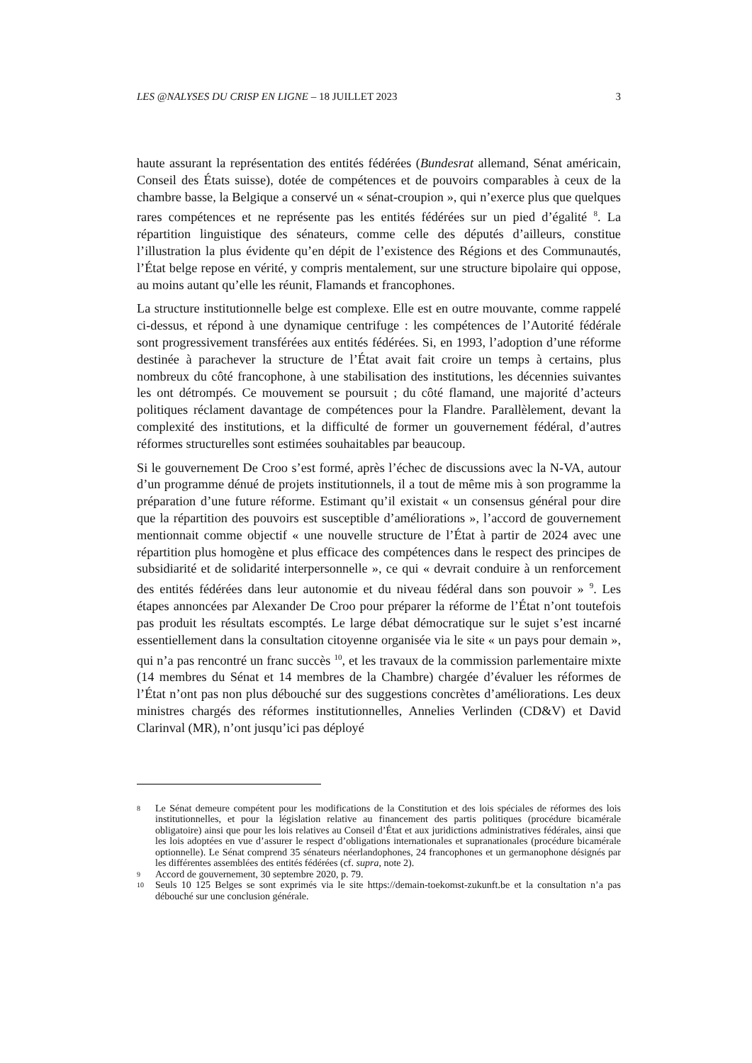LES @NALYSES DU CRISP EN LIGNE – 18 JUILLET 2023 3
haute assurant la représentation des entités fédérées (Bundesrat allemand, Sénat américain, Conseil des États suisse), dotée de compétences et de pouvoirs comparables à ceux de la chambre basse, la Belgique a conservé un « sénat-croupion », qui n’exerce plus que quelques rares compétences et ne représente pas les entités fédérées sur un pied d’égalité <sup>8</sup>. La répartition linguistique des sénateurs, comme celle des députés d’ailleurs, constitue l’illustration la plus évidente qu’en dépit de l’existence des Régions et des Communautés, l’État belge repose en vérité, y compris mentalement, sur une structure bipolaire qui oppose, au moins autant qu’elle les réunit, Flamands et francophones.
La structure institutionnelle belge est complexe. Elle est en outre mouvante, comme rappelé ci-dessus, et répond à une dynamique centrifuge : les compétences de l’Autorité fédérale sont progressivement transférées aux entités fédérées. Si, en 1993, l’adoption d’une réforme destinée à parachever la structure de l’État avait fait croire un temps à certains, plus nombreux du côté francophone, à une stabilisation des institutions, les décennies suivantes les ont détrompés. Ce mouvement se poursuit ; du côté flamand, une majorité d’acteurs politiques réclament davantage de compétences pour la Flandre. Parallèlement, devant la complexité des institutions, et la difficulté de former un gouvernement fédéral, d’autres réformes structurelles sont estimées souhaitables par beaucoup.
Si le gouvernement De Croo s’est formé, après l’échec de discussions avec la N-VA, autour d’un programme dénué de projets institutionnels, il a tout de même mis à son programme la préparation d’une future réforme. Estimant qu’il existait « un consensus général pour dire que la répartition des pouvoirs est susceptible d’améliorations », l’accord de gouvernement mentionnait comme objectif « une nouvelle structure de l’État à partir de 2024 avec une répartition plus homogène et plus efficace des compétences dans le respect des principes de subsidiarité et de solidarité interpersonnelle », ce qui « devrait conduire à un renforcement des entités fédérées dans leur autonomie et du niveau fédéral dans son pouvoir » <sup>9</sup>. Les étapes annoncées par Alexander De Croo pour préparer la réforme de l’État n’ont toutefois pas produit les résultats escomptés. Le large débat démocratique sur le sujet s’est incarné essentiellement dans la consultation citoyenne organisée via le site « un pays pour demain », qui n’a pas rencontré un franc succès <sup>10</sup>, et les travaux de la commission parlementaire mixte (14 membres du Sénat et 14 membres de la Chambre) chargée d’évaluer les réformes de l’État n’ont pas non plus débouché sur des suggestions concrètes d’améliorations. Les deux ministres chargés des réformes institutionnelles, Annelies Verlinden (CD&V) et David Clarinval (MR), n’ont jusqu’ici pas déployé
8 Le Sénat demeure compétent pour les modifications de la Constitution et des lois spéciales de réformes des lois institutionnelles, et pour la législation relative au financement des partis politiques (procédure bicamérale obligatoire) ainsi que pour les lois relatives au Conseil d’État et aux juridictions administratives fédérales, ainsi que les lois adoptées en vue d’assurer le respect d’obligations internationales et supranationales (procédure bicamérale optionnelle). Le Sénat comprend 35 sénateurs néerlandophones, 24 francophones et un germanophone désignés par les différentes assemblées des entités fédérées (cf. supra, note 2).
9 Accord de gouvernement, 30 septembre 2020, p. 79.
10 Seuls 10 125 Belges se sont exprimés via le site https://demain-toekomst-zukunft.be et la consultation n’a pas débouché sur une conclusion générale.